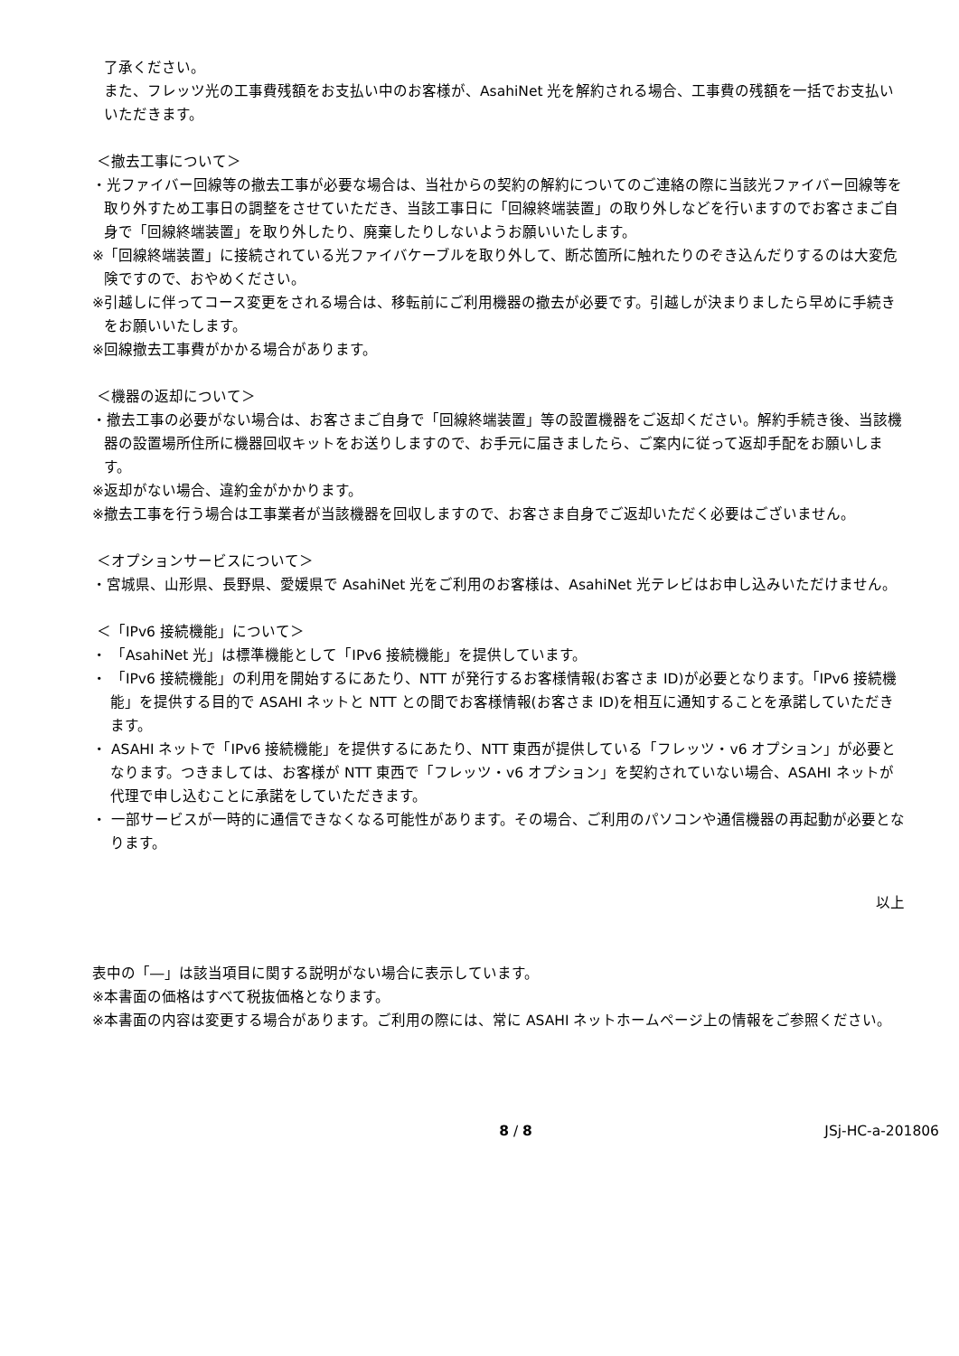了承ください。
また、フレッツ光の工事費残額をお支払い中のお客様が、AsahiNet 光を解約される場合、工事費の残額を一括でお支払いいただきます。
＜撤去工事について＞
・光ファイバー回線等の撤去工事が必要な場合は、当社からの契約の解約についてのご連絡の際に当該光ファイバー回線等を取り外すため工事日の調整をさせていただき、当該工事日に「回線終端装置」の取り外しなどを行いますのでお客さまご自身で「回線終端装置」を取り外したり、廃棄したりしないようお願いいたします。
※「回線終端装置」に接続されている光ファイバケーブルを取り外して、断芯箇所に触れたりのぞき込んだりするのは大変危険ですので、おやめください。
※引越しに伴ってコース変更をされる場合は、移転前にご利用機器の撤去が必要です。引越しが決まりましたら早めに手続きをお願いいたします。
※回線撤去工事費がかかる場合があります。
＜機器の返却について＞
・撤去工事の必要がない場合は、お客さまご自身で「回線終端装置」等の設置機器をご返却ください。解約手続き後、当該機器の設置場所住所に機器回収キットをお送りしますので、お手元に届きましたら、ご案内に従って返却手配をお願いします。
※返却がない場合、違約金がかかります。
※撤去工事を行う場合は工事業者が当該機器を回収しますので、お客さま自身でご返却いただく必要はございません。
＜オプションサービスについて＞
・宮城県、山形県、長野県、愛媛県で AsahiNet 光をご利用のお客様は、AsahiNet 光テレビはお申し込みいただけません。
＜「IPv6 接続機能」について＞
・ 「AsahiNet 光」は標準機能として「IPv6 接続機能」を提供しています。
・ 「IPv6 接続機能」の利用を開始するにあたり、NTT が発行するお客様情報(お客さま ID)が必要となります。「IPv6 接続機能」を提供する目的で ASAHI ネットと NTT との間でお客様情報(お客さま ID)を相互に通知することを承諾していただきます。
・ ASAHI ネットで「IPv6 接続機能」を提供するにあたり、NTT 東西が提供している「フレッツ・v6 オプション」が必要となります。つきましては、お客様が NTT 東西で「フレッツ・v6 オプション」を契約されていない場合、ASAHI ネットが代理で申し込むことに承諾をしていただきます。
・ 一部サービスが一時的に通信できなくなる可能性があります。その場合、ご利用のパソコンや通信機器の再起動が必要となります。
以上
表中の「―」は該当項目に関する説明がない場合に表示しています。
※本書面の価格はすべて税抜価格となります。
※本書面の内容は変更する場合があります。ご利用の際には、常に ASAHI ネットホームページ上の情報をご参照ください。
8 / 8 JSj-HC-a-201806